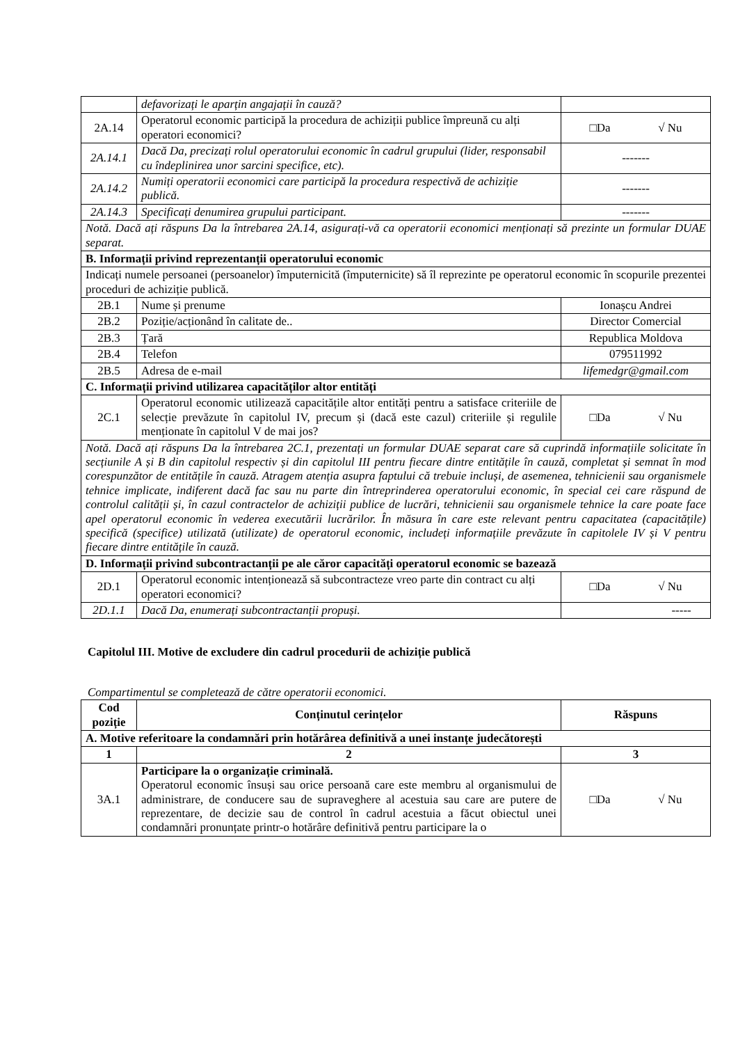| | defavorizați le aparțin angajații în cauză? | |
| 2A.14 | Operatorul economic participă la procedura de achiziții publice împreună cu alți operatori economici? | □Da √ Nu |
| 2A.14.1 | Dacă Da, precizați rolul operatorului economic în cadrul grupului (lider, responsabil cu îndeplinirea unor sarcini specifice, etc). | ------- |
| 2A.14.2 | Numiți operatorii economici care participă la procedura respectivă de achiziție publică. | ------- |
| 2A.14.3 | Specificați denumirea grupului participant. | ------- |
| Notă. Dacă ați răspuns Da la întrebarea 2A.14, asigurați-vă ca operatorii economici menționați să prezinte un formular DUAE separat. | | |
| B. Informații privind reprezentanții operatorului economic | | |
| Indicați numele persoanei (persoanelor) împuternicită (împuternicite) să îl reprezinte pe operatorul economic în scopurile prezentei proceduri de achiziție publică. | | |
| 2B.1 | Nume și prenume | Ionașcu Andrei |
| 2B.2 | Poziție/acționând în calitate de.. | Director Comercial |
| 2B.3 | Țară | Republica Moldova |
| 2B.4 | Telefon | 079511992 |
| 2B.5 | Adresa de e-mail | lifemedgr@gmail.com |
| C. Informații privind utilizarea capacităților altor entități | | |
| 2C.1 | Operatorul economic utilizează capacitățile altor entități pentru a satisface criteriile de selecție prevăzute în capitolul IV, precum și (dacă este cazul) criteriile și regulile menționate în capitolul V de mai jos? | □Da √ Nu |
| Notă. Dacă ați răspuns Da la întrebarea 2C.1, prezentați un formular DUAE separat care să cuprindă informațiile solicitate în secțiunile A și B din capitolul respectiv și din capitolul III pentru fiecare dintre entitățile în cauză, completat și semnat în mod corespunzător de entitățile în cauză. Atragem atenția asupra faptului că trebuie incluși, de asemenea, tehnicienii sau organismele tehnice implicate, indiferent dacă fac sau nu parte din întreprinderea operatorului economic, în special cei care răspund de controlul calității și, în cazul contractelor de achiziții publice de lucrări, tehnicienii sau organismele tehnice la care poate face apel operatorul economic în vederea executării lucrărilor. În măsura în care este relevant pentru capacitatea (capacitățile) specifică (specifice) utilizată (utilizate) de operatorul economic, includeți informațiile prevăzute în capitolele IV și V pentru fiecare dintre entitățile în cauză. | | |
| D. Informații privind subcontractanții pe ale căror capacități operatorul economic se bazează | | |
| 2D.1 | Operatorul economic intenționează să subcontracteze vreo parte din contract cu alți operatori economici? | □Da √ Nu |
| 2D.1.1 | Dacă Da, enumerați subcontractanții propuși. | ----- |
Capitolul III. Motive de excludere din cadrul procedurii de achiziție publică
Compartimentul se completează de către operatorii economici.
| Cod poziție | Conținutul cerințelor | Răspuns |
| --- | --- | --- |
| A. Motive referitoare la condamnări prin hotărârea definitivă a unei instanțe judecătorești | | |
| 1 | 2 | 3 |
| 3A.1 | Participare la o organizație criminală. Operatorul economic însuși sau orice persoană care este membru al organismului de administrare, de conducere sau de supraveghere al acestuia sau care are putere de reprezentare, de decizie sau de control în cadrul acestuia a făcut obiectul unei condamnări pronunțate printr-o hotărâre definitivă pentru participare la o | □Da √ Nu |